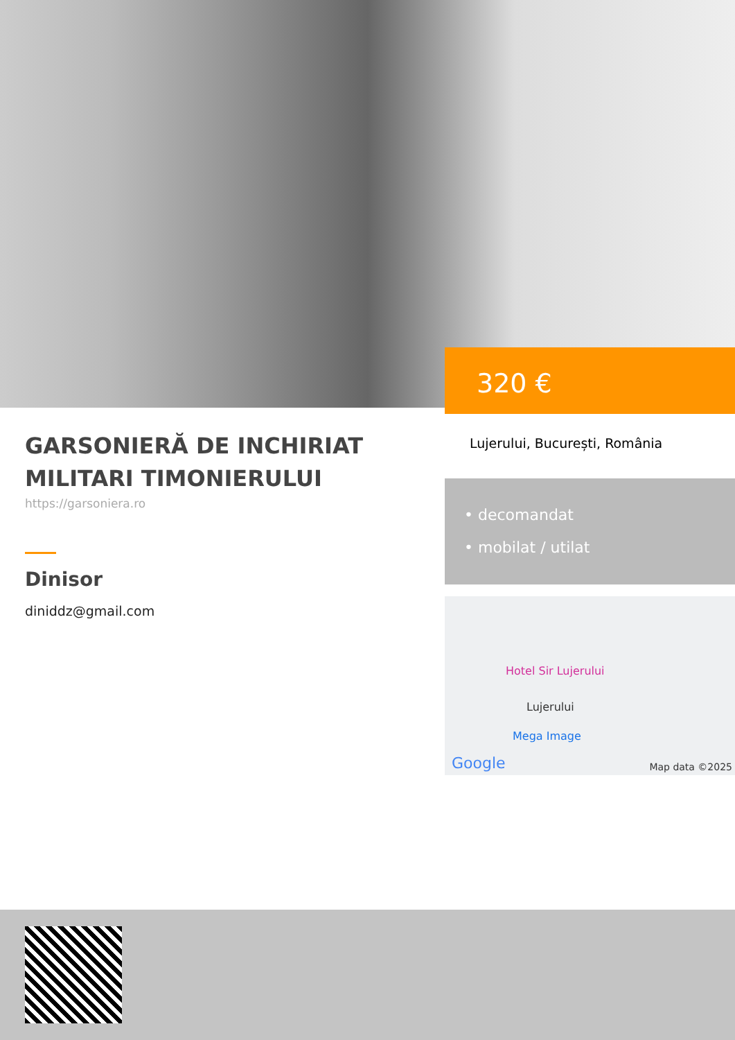320 €
GARSONIERĂ DE INCHIRIAT MILITARI TIMONIERULUI
https://garsoniera.ro
Dinisor
diniddz@gmail.com
Lujerului, București, România
• decomandat
• mobilat / utilat
Hotel Sir Lujerului
Lujerului
Mega Image
Google Map data ©2025